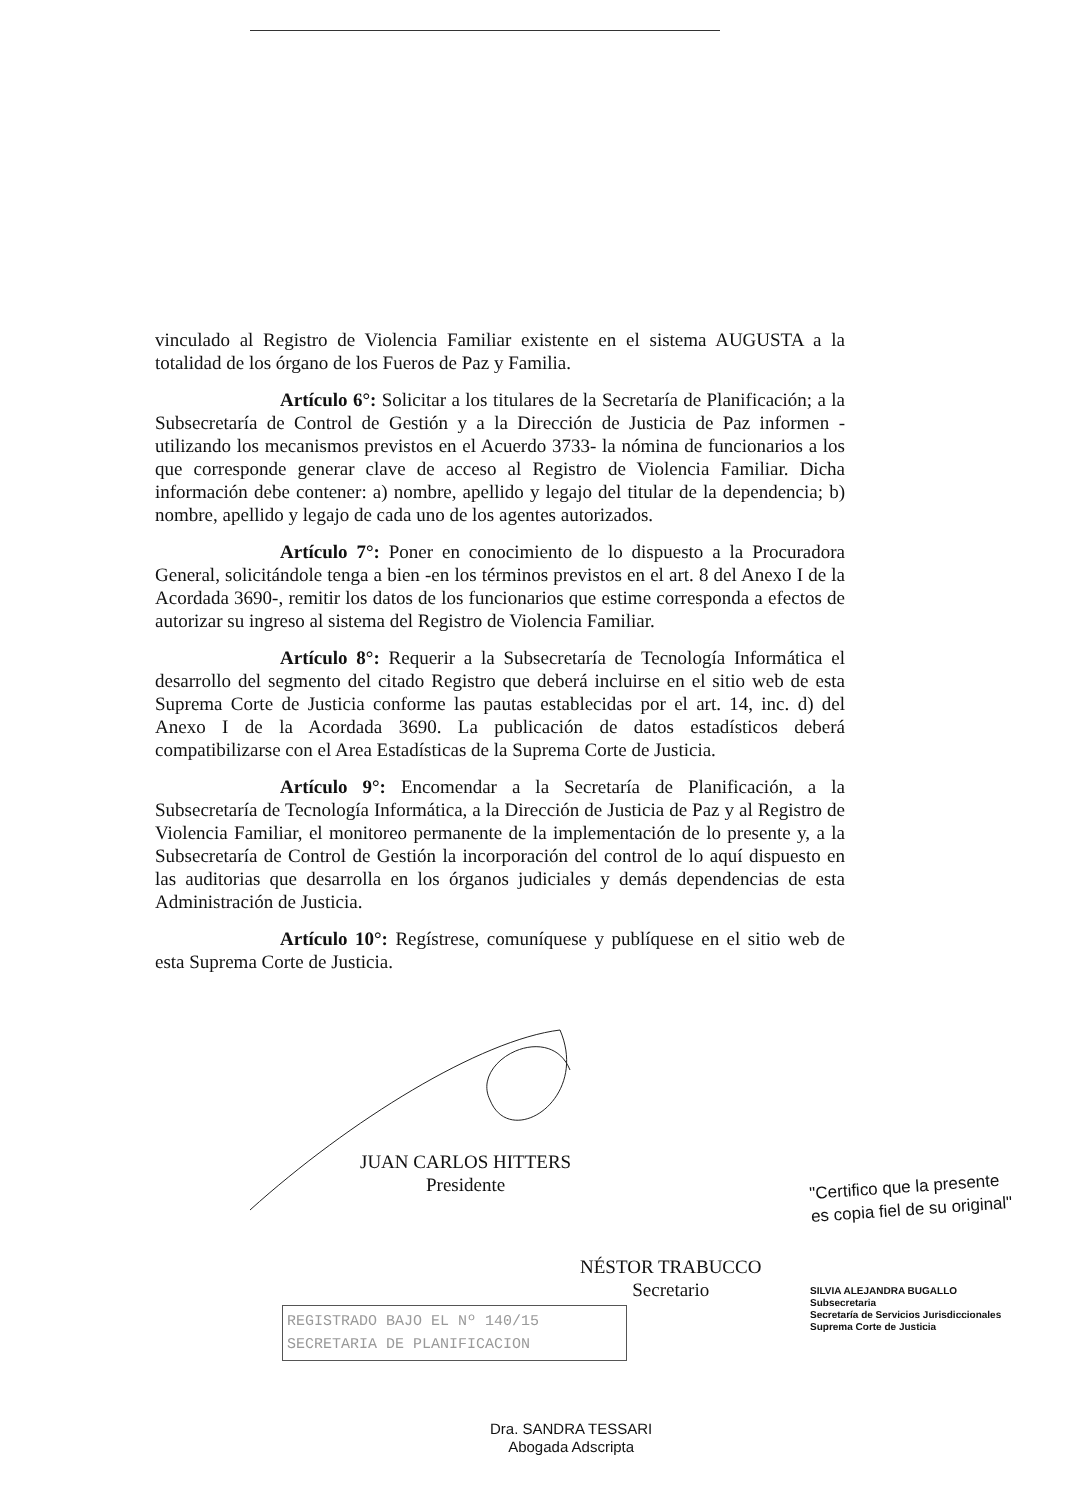vinculado al Registro de Violencia Familiar existente en el sistema AUGUSTA a la totalidad de los órgano de los Fueros de Paz y Familia.
Artículo 6°: Solicitar a los titulares de la Secretaría de Planificación; a la Subsecretaría de Control de Gestión y a la Dirección de Justicia de Paz informen - utilizando los mecanismos previstos en el Acuerdo 3733- la nómina de funcionarios a los que corresponde generar clave de acceso al Registro de Violencia Familiar. Dicha información debe contener: a) nombre, apellido y legajo del titular de la dependencia; b) nombre, apellido y legajo de cada uno de los agentes autorizados.
Artículo 7°: Poner en conocimiento de lo dispuesto a la Procuradora General, solicitándole tenga a bien -en los términos previstos en el art. 8 del Anexo I de la Acordada 3690-, remitir los datos de los funcionarios que estime corresponda a efectos de autorizar su ingreso al sistema del Registro de Violencia Familiar.
Artículo 8°: Requerir a la Subsecretaría de Tecnología Informática el desarrollo del segmento del citado Registro que deberá incluirse en el sitio web de esta Suprema Corte de Justicia conforme las pautas establecidas por el art. 14, inc. d) del Anexo I de la Acordada 3690. La publicación de datos estadísticos deberá compatibilizarse con el Area Estadísticas de la Suprema Corte de Justicia.
Artículo 9°: Encomendar a la Secretaría de Planificación, a la Subsecretaría de Tecnología Informática, a la Dirección de Justicia de Paz y al Registro de Violencia Familiar, el monitoreo permanente de la implementación de lo presente y, a la Subsecretaría de Control de Gestión la incorporación del control de lo aquí dispuesto en las auditorias que desarrolla en los órganos judiciales y demás dependencias de esta Administración de Justicia.
Artículo 10°: Regístrese, comuníquese y publíquese en el sitio web de esta Suprema Corte de Justicia.
JUAN CARLOS HITTERS
Presidente
"Certifico que la presente
es copia fiel de su original"
NÉSTOR TRABUCCO
Secretario
SILVIA ALEJANDRA BUGALLO
Subsecretaria
Secretaría de Servicios Jurisdiccionales
Suprema Corte de Justicia
REGISTRADO BAJO EL Nº 140/15
SECRETARIA DE PLANIFICACION
Dra. SANDRA TESSARI
Abogada Adscripta